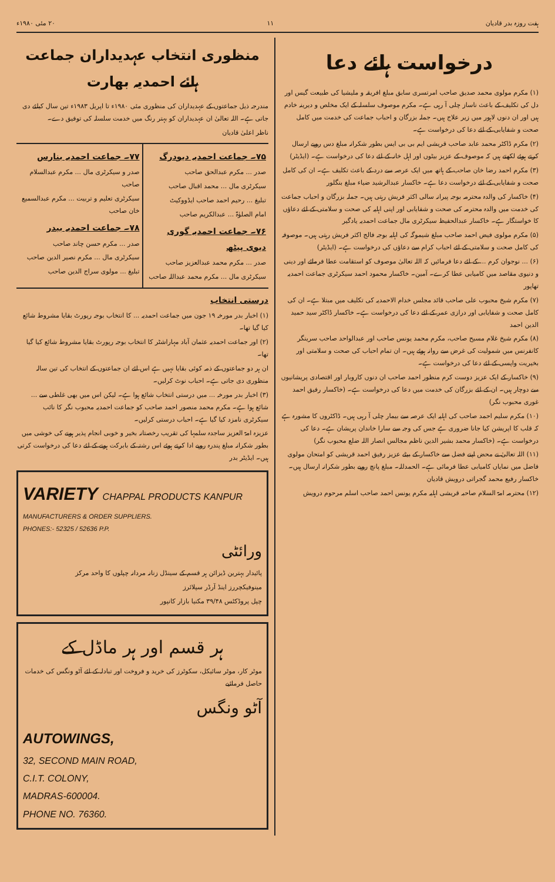ہفت روزہ بدر قادیان ۱۱ ۲۰ مئی ۱۹۸۰ء
درخواست ہائے دعا
(۱) مکرم مولوی محمد صدیق صاحب امرتسری سابق مبلغ افریقہ و ملیشیا کی طبیعت گیس اور دل کی تکلیف کے باعث ناساز چلی آ رہی ہے۔ مکرم موصوف سلسلہ کے ایک مخلص و دیرینہ خادم ہیں اور ان دنوں لاہور میں زیر علاج ہیں۔ جملہ بزرگان و احباب جماعت کی خدمت میں کامل صحت و شفایابی کے لئے دعا کی درخواست ہے۔
(۲) مکرم ڈاکٹر محمد عابد صاحب قریشی ایم بی بی ایس بطور شکرانہ مبلغ دس روپے ارسال کرتے ہوئے لکھتے ہیں کہ موصوف کے عزیز بیٹوں اور اہل خانہ کے لئے دعا کی درخواست ہے۔ (ایڈیٹر)
(۳) مکرم احمد رضا خان صاحب کے ہاتھ میں ایک عرصہ سے درد کے باعث تکلیف ہے۔ ان کی کامل صحت و شفایابی کے لئے درخواست دعا ہے۔ خاکسار عبدالرشید ضیاء مبلغ بنگلور
(۴) خاکسار کی والدہ محترمہ بوجہ پیرانہ سالی اکثر فریش رہتی ہیں۔ جملہ بزرگان و احباب جماعت کی خدمت میں والدہ محترمہ کی صحت و شفایابی اور اپنی اہلیہ کی صحت و سلامتی کے لئے دعاؤں کا خواستگار ہے۔ خاکسار عبدالحفیظ سیکرٹری مال جماعت احمدیہ یادگیر
(۵) مکرم مولوی فیض احمد صاحب مبلغ شیموگہ کی اہلیہ بوجہ فالج اکثر فریش رہتی ہیں۔ موصوفہ کی کامل صحت و سلامتی کے لئے احباب کرام سے دعاؤں کی درخواست ہے۔ (ایڈیٹر)
(۶) ... نوجوان کرم ... کے لئے دعا فرمائیں کہ اللہ تعالیٰ موصوف کو استقامت عطا فرمائے اور دینی و دنیوی مقاصد میں کامیابی عطا کرے۔ آمین۔ خاکسار محمود احمد سیکرٹری جماعت احمدیہ تھاپور
(۷) مکرم شیخ محبوب علی صاحب قائد مجلس خدام الاحمدیہ کی تکلیف میں مبتلا ہے۔ ان کی کامل صحت و شفایابی اور درازی عمر کے لئے دعا کی درخواست ہے۔ خاکسار ڈاکٹر سید حمید الدین احمد
(۸) مکرم شیخ غلام مسیح صاحب، مکرم محمد یونس صاحب اور عبدالواحد صاحب سرینگر کانفرنس میں شمولیت کی غرض سے روانہ ہوئے ہیں۔ ان تمام احباب کی صحت و سلامتی اور بخیریت واپسی کے لئے دعا کی درخواست ہے۔
(۹) خاکسار کے ایک عزیز دوست کرم منظور احمد صاحب ان دنوں کاروبار اور اقتصادی پریشانیوں سے دوچار ہیں۔ ان کے لئے بزرگان کی خدمت میں دعا کی درخواست ہے۔ (خاکسار رفیق احمد غوری محبوب نگر)
(۱۰) مکرم سلیم احمد صاحب کی اہلیہ ایک عرصہ سے بیمار چلی آ رہی ہیں۔ ڈاکٹروں کا مشورہ ہے کہ قلب کا اپریشن کیا جانا ضروری ہے جس کی وجہ سے سارا خاندان پریشان ہے۔ دعا کی درخواست ہے۔ (خاکسار محمد بشیر الدین ناظم مجالس انصار اللہ ضلع محبوب نگر)
(۱۱) اللہ تعالیٰ نے محض اپنے فضل سے خاکسار کے بیٹے عزیز رفیق احمد قریشی کو امتحان مولوی فاضل میں نمایاں کامیابی عطا فرمائی ہے۔ الحمدللہ۔ مبلغ پانچ روپے بطور شکرانہ ارسال ہیں۔ خاکسار رفیع محمد گجراتی درویش قادیان
(۱۲) محترمہ امۃ السلام صاحبہ قریشی اہلیہ مکرم یونس احمد صاحب اسلم مرحوم درویش
منظوری انتخاب عہدیداران جماعت ہائے احمدیہ بھارت
مندرجہ ذیل جماعتوں کے عہدیداران کی منظوری مئی ۱۹۸۰ء تا اپریل ۱۹۸۳ء تین سال کیلئے دی جاتی ہے۔ اللہ تعالیٰ ان عہدیداران کو بہتر رنگ میں خدمت سلسلہ کی توفیق دے۔
ناظر اعلیٰ قادیان
۷۵۔ جماعت احمدیہ دیودرگ
صدر ... مکرم عبدالحق صاحب
سیکرٹری مال ... محمد اقبال صاحب
تبلیغ ... رحیم احمد صاحب ایڈووکیٹ
امام الصلوٰۃ ... عبدالکریم صاحب
۷۶۔ جماعت احمدیہ گوری دیوی پیٹھ
صدر ... مکرم محمد عبدالعزیز صاحب
سیکرٹری مال ... مکرم محمد عبداللہ صاحب
۷۷۔ جماعت احمدیہ بنارس
صدر و سیکرٹری مال ... مکرم عبدالسلام صاحب
سیکرٹری تعلیم و تربیت ... مکرم عبدالسمیع خان صاحب
۷۸۔ جماعت احمدیہ بیدر
صدر ... مکرم حسن چاند صاحب
سیکرٹری مال ... مکرم نصیر الدین صاحب
تبلیغ ... مولوی سراج الدین صاحب
درستی انتخاب
(۱) اخبار بدر مورخہ ۱۹ جون میں جماعت احمدیہ ... کا انتخاب بوجہ رپورٹ بقایا مشروط شائع کیا گیا تھا۔
(۲) اور جماعت احمدیہ عثمان آباد مہاراشٹر کا انتخاب بوجہ رپورٹ بقایا مشروط شائع کیا گیا تھا۔
ان ہر دو جماعتوں کے ذمہ کوئی بقایا نہیں ہے اس لئے ان جماعتوں کے انتخاب کی تین سالہ منظوری دی جاتی ہے۔ احباب نوٹ کرلیں۔
(۳) اخبار بدر مورخہ ... میں درستی انتخاب شائع ہوا ہے۔ لیکن اس میں بھی غلطی سے ... شائع ہوا ہے۔ مکرم محمد منصور احمد صاحب کو جماعت احمدیہ محبوب نگر کا نائب سیکرٹری نامزد کیا گیا ہے۔ احباب درستی کرلیں۔
عزیزہ امۃ العزیز ساجدہ سلمہا کی تقریب رخصتانہ بخیر و خوبی انجام پذیر ہونے کی خوشی میں بطور شکرانہ مبلغ پندرہ روپے ادا کرتے ہوئے اس رشتہ کے بابرکت ہونے کے لئے دعا کی درخواست کرتی ہیں۔ ایڈیٹر بدر
VARIETY CHAPPAL PRODUCTS KANPUR
MANUFACTURERS & ORDER SUPPLIERS.
PHONES:- 52325 / 52636 P.P.
ورائٹی
پائیدار بہترین ڈیزائن ہر قسم کے سینڈل زنانہ مردانہ چپلوں کا واحد مرکز
مینوفیکچررز اینڈ آرڈر سپلائرز
چپل پروڈکٹس ۳۹/۴۸ مکنیا بازار کانپور
ہر قسم اور ہر ماڈل کے
موٹر کار، موٹر سائیکل، سکوٹرز کی خرید و فروخت اور تبادلہ کے لئے آٹو ونگس کی خدمات حاصل فرمائیے
آٹو ونگس
AUTOWINGS,
32, SECOND MAIN ROAD,
C.I.T. COLONY,
MADRAS-600004.
PHONE NO. 76360.